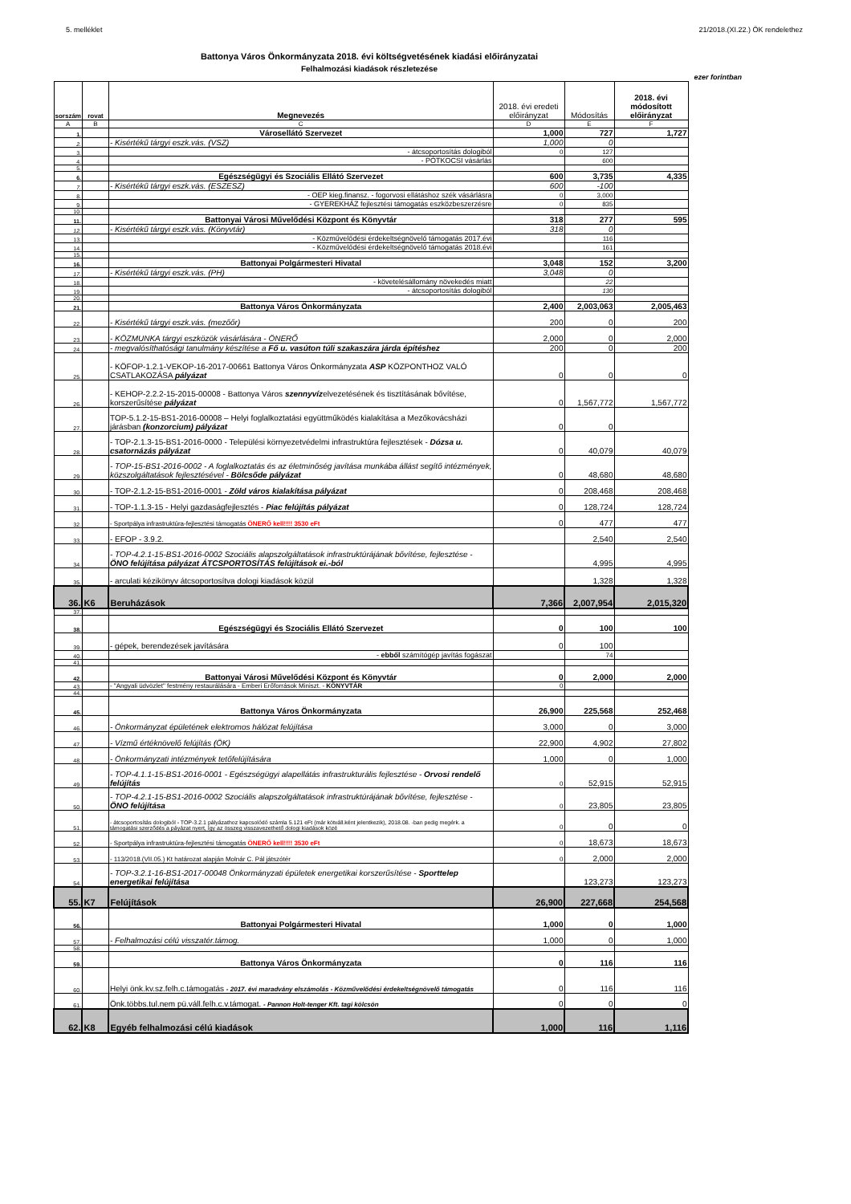5. melléklet 21/2018.(XI.22.) ÖK rendelethez
Battonya Város Önkormányzata 2018. évi költségvetésének kiadási előirányzatai
Felhalmozási kiadások részletezése
ezer forintban
| sorszám | rovat | Megnevezés | 2018. évi eredeti előirányzat | Módosítás | 2018. évi módosított előirányzat |
| --- | --- | --- | --- | --- | --- |
| A | B | C | D | E | F |
| 1. | | Városellátó Szervezet | 1,000 | 727 | 1,727 |
| 2. | | - Kisértékű tárgyi eszk.vás. (VSZ) | 1,000 | 0 | |
| 3. | | - átcsoportosítás dologiból | 0 | 127 | |
| 4. | | - PÓTKOCSI vásárlás | | 600 | |
| 5. | | | | | |
| 6. | | Egészségügyi és Szociális Ellátó Szervezet | 600 | 3,735 | 4,335 |
| 7. | | - Kisértékű tárgyi eszk.vás. (ESZESZ) | 600 | -100 | |
| 8. | | - OEP kieg.finansz. - fogorvosi ellátáshoz szék vásárlásra | 0 | 3,000 | |
| 9. | | - GYEREKHÁZ fejlesztési támogatás eszközbeszerzésre | 0 | 835 | |
| 10. | | | | | |
| 11. | | Battonyai Városi Művelődési Központ és Könyvtár | 318 | 277 | 595 |
| 12. | | - Kisértékű tárgyi eszk.vás. (Könyvtár) | 318 | 0 | |
| 13. | | - Közművelődési érdekeltségnövelő támogatás 2017.évi | | 116 | |
| 14. | | - Közművelődési érdekeltségnövelő támogatás 2018.évi | | 161 | |
| 15. | | | | | |
| 16. | | Battonyai Polgármesteri Hivatal | 3,048 | 152 | 3,200 |
| 17. | | - Kisértékű tárgyi eszk.vás. (PH) | 3,048 | 0 | |
| 18. | | - követelésállomány növekedés miatt | | 22 | |
| 19. | | - átcsoportosítás dologiból | | 130 | |
| 20. | | | | | |
| 21. | | Battonya Város Önkormányzata | 2,400 | 2,003,063 | 2,005,463 |
| 22. | | - Kisértékű tárgyi eszk.vás. (mezőőr) | 200 | 0 | 200 |
| 23. | | - KÖZMUNKA tárgyi eszközök vásárlására - ÖNERŐ | 2,000 | 0 | 2,000 |
| 24. | | - megvalósíthatósági tanulmány készítése a Fő u. vasúton túli szakaszára járda építéshez | 200 | 0 | 200 |
| 25. | | - KÖFOP-1.2.1-VEKOP-16-2017-00661 Battonya Város Önkormányzata ASP KÖZPONTHOZ VALÓ CSATLAKOZÁSA pályázat | 0 | 0 | 0 |
| 26. | | - KEHOP-2.2.2-15-2015-00008 - Battonya Város szennyvíz elvezetésének és tisztításának bővítése, korszerűsítése pályázat | 0 | 1,567,772 | 1,567,772 |
| 27. | | TOP-5.1.2-15-BS1-2016-00008 – Helyi foglalkoztatási együttműködés kialakítása a Mezőkovácsházi járásban (konzorcium) pályázat | 0 | 0 | |
| 28. | | - TOP-2.1.3-15-BS1-2016-0000 - Települési környezetvédelmi infrastruktúra fejlesztések - Dózsa u. csatornázás pályázat | 0 | 40,079 | 40,079 |
| 29. | | - TOP-15-BS1-2016-0002 - A foglalkoztatás és az életminőség javítása munkába állást segítő intézmények, közszolgáltatások fejlesztésével - Bölcsőde pályázat | 0 | 48,680 | 48,680 |
| 30. | | - TOP-2.1.2-15-BS1-2016-0001 - Zöld város kialakítása pályázat | 0 | 208,468 | 208,468 |
| 31. | | - TOP-1.1.3-15 - Helyi gazdaságfejlesztés - Piac felújítás pályázat | 0 | 128,724 | 128,724 |
| 32. | | - Sportpálya infrastruktúra-fejlesztési támogatás ÖNERŐ kell!!!! 3530 eFt | 0 | 477 | 477 |
| 33. | | - EFOP - 3.9.2. | | 2,540 | 2,540 |
| 34. | | - TOP-4.2.1-15-BS1-2016-0002 Szociális alapszolgáltatások infrastruktúrájának bővítése, fejlesztése - ÖNO felújítása pályázat ÁTCSPORTOSÍTÁS felújítások ei.-ból | | 4,995 | 4,995 |
| 35. | | - arculati kézikönyv átcsoportosítva dologi kiadások közül | | 1,328 | 1,328 |
| 36. | K6 | Beruházások | 7,366 | 2,007,954 | 2,015,320 |
| 37. | | | | | |
| 38. | | Egészségügyi és Szociális Ellátó Szervezet | 0 | 100 | 100 |
| 39. | | - gépek, berendezések javítására | 0 | 100 | |
| 40. | | - ebből számítógép javítás fogászat | | 74 | |
| 41. | | | | | |
| 42. | | Battonyai Városi Művelődési Központ és Könyvtár | 0 | 2,000 | 2,000 |
| 43. | | - "Angyali üdvözlet" festmény restaurálására - Emberi Erőforrások Miniszt. - KÖNYVTÁR | 0 | | |
| 44. | | | | | |
| 45. | | Battonya Város Önkormányzata | 26,900 | 225,568 | 252,468 |
| 46. | | - Önkormányzat épületének elektromos hálózat felújítása | 3,000 | 0 | 3,000 |
| 47. | | - Vízmű értéknövelő felújítás (ÖK) | 22,900 | 4,902 | 27,802 |
| 48. | | - Önkormányzati intézmények tetőfelújítására | 1,000 | 0 | 1,000 |
| 49. | | - TOP-4.1.1-15-BS1-2016-0001 - Egészségügyi alapellátás infrastrukturális fejlesztése - Orvosi rendelő felújítás | 0 | 52,915 | 52,915 |
| 50. | | - TOP-4.2.1-15-BS1-2016-0002 Szociális alapszolgáltatások infrastruktúrájának bővítése, fejlesztése - ÖNO felújítása | 0 | 23,805 | 23,805 |
| 51. | | - átcsoportosítás dologiból - TOP-3.2.1 pályázathoz kapcsolódó számla 5.121 eFt (már kötváll.ként jelentkezik), 2018.08. -ban pedig megérk. a támogatási szerződés a páyázat nyert, így az összeg visszavezethető dologi kiadások közé | 0 | 0 | 0 |
| 52. | | - Sportpálya infrastruktúra-fejlesztési támogatás ÖNERŐ kell!!!! 3530 eFt | 0 | 18,673 | 18,673 |
| 53. | | - 113/2018.(VII.05.) Kt határozat alapján Molnár C. Pál játszótér | 0 | 2,000 | 2,000 |
| 54. | | - TOP-3.2.1-16-BS1-2017-00048 Önkormányzati épületek energetikai korszerűsítése - Sporttelep energetikai felújítása | | 123,273 | 123,273 |
| 55. | K7 | Felújítások | 26,900 | 227,668 | 254,568 |
| 56. | | Battonyai Polgármesteri Hivatal | 1,000 | 0 | 1,000 |
| 57. | | - Felhalmozási célú visszatér.támog. | 1,000 | 0 | 1,000 |
| 58. | | | | | |
| 59. | | Battonya Város Önkormányzata | 0 | 116 | 116 |
| 60. | | Helyi önk.kv.sz.felh.c.támogatás - 2017. évi maradvány elszámolás - Közművelődési érdekeltségnövelő támogatás | 0 | 116 | 116 |
| 61. | | Önk.többs.tul.nem pü.váll.felh.c.v.támogat. - Pannon Holt-tenger Kft. tagi kölcsön | 0 | 0 | 0 |
| 62. | K8 | Egyéb felhalmozási célú kiadások | 1,000 | 116 | 1,116 |